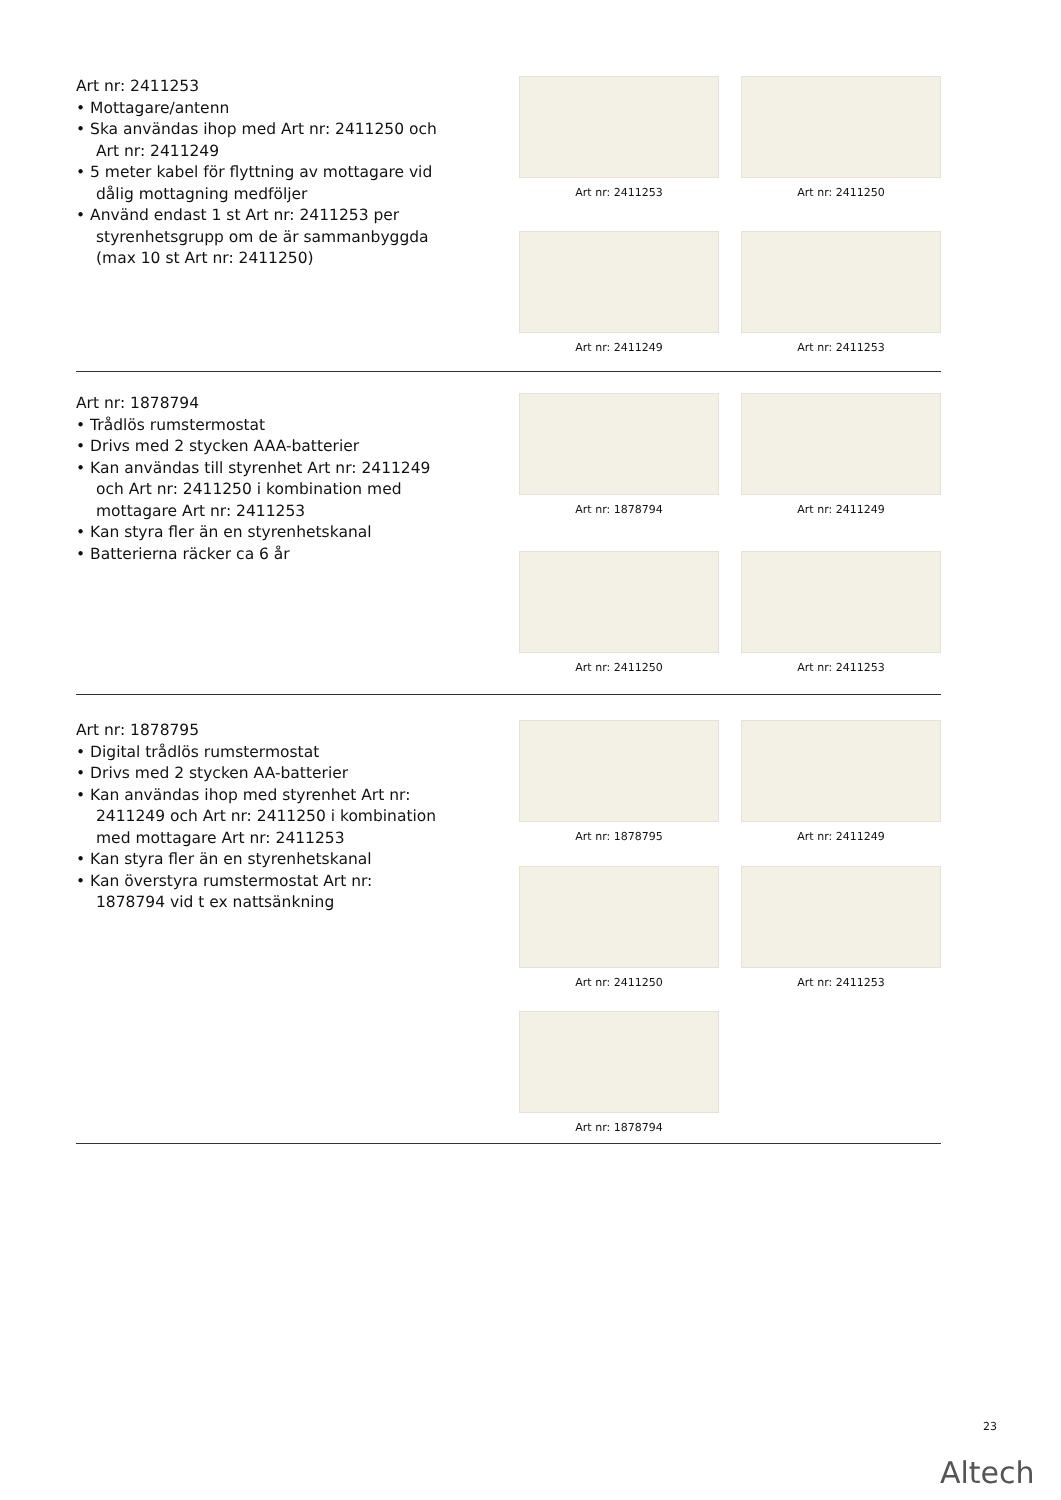Art nr: 2411253
• Mottagare/antenn
• Ska användas ihop med Art nr: 2411250 och Art nr: 2411249
• 5 meter kabel för flyttning av mottagare vid dålig mottagning medföljer
• Använd endast 1 st Art nr: 2411253 per styrenhetsgrupp om de är sammanbyggda (max 10 st Art nr: 2411250)
Art nr: 2411253
Art nr: 2411250
Art nr: 2411249
Art nr: 2411253
Art nr: 1878794
• Trådlös rumstermostat
• Drivs med 2 stycken AAA-batterier
• Kan användas till styrenhet Art nr: 2411249 och Art nr: 2411250 i kombination med mottagare Art nr: 2411253
• Kan styra fler än en styrenhetskanal
• Batterierna räcker ca 6 år
Art nr: 1878794
Art nr: 2411249
Art nr: 2411250
Art nr: 2411253
Art nr: 1878795
• Digital trådlös rumstermostat
• Drivs med 2 stycken AA-batterier
• Kan användas ihop med styrenhet Art nr: 2411249 och Art nr: 2411250 i kombination med mottagare Art nr: 2411253
• Kan styra fler än en styrenhetskanal
• Kan överstyra rumstermostat Art nr: 1878794 vid t ex nattsänkning
Art nr: 1878795
Art nr: 2411249
Art nr: 2411250
Art nr: 2411253
Art nr: 1878794
23
Altech